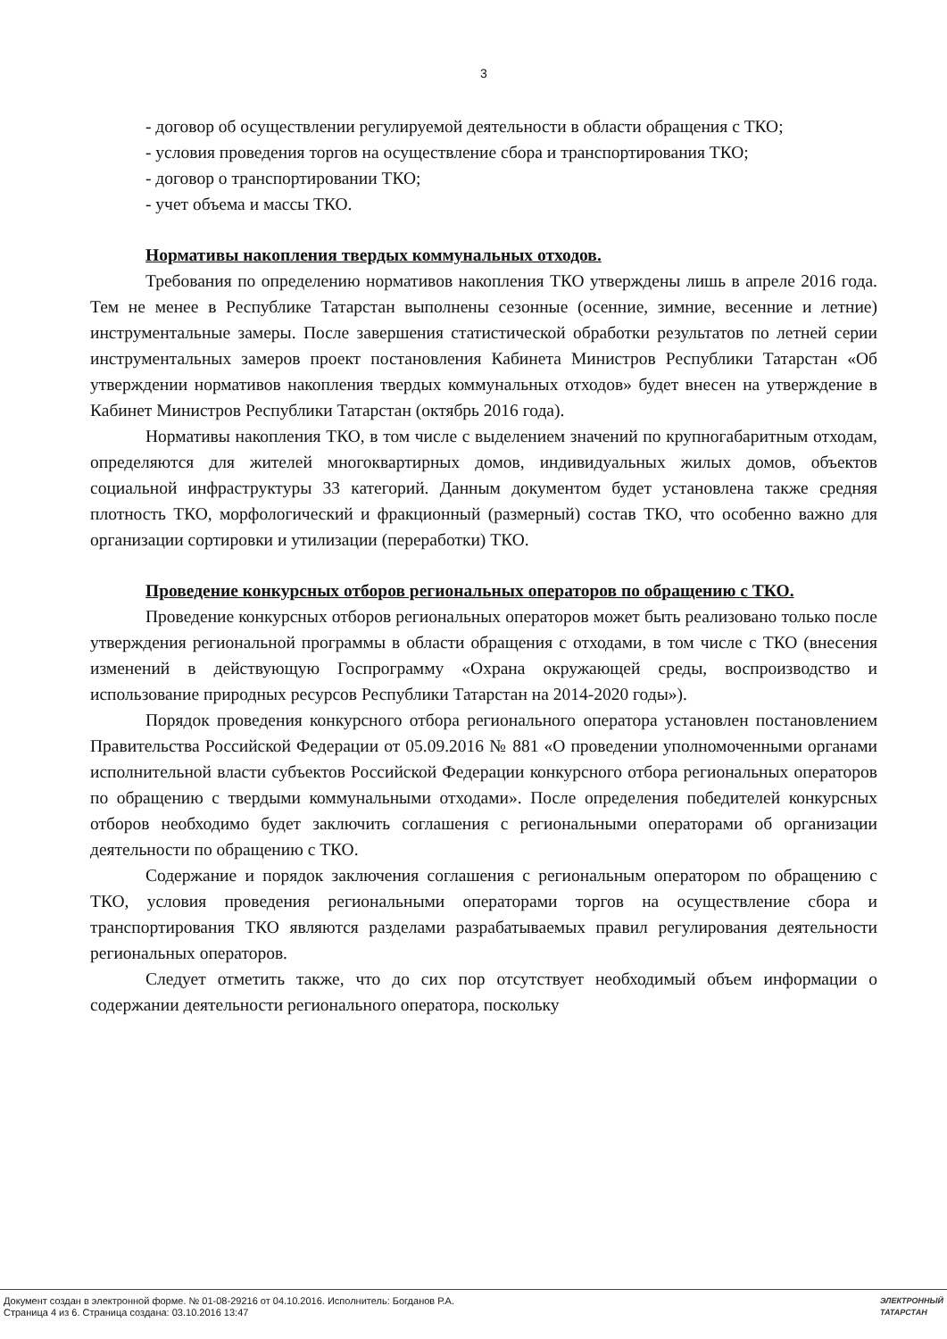3
- договор об осуществлении регулируемой деятельности в области обращения с ТКО;
- условия проведения торгов на осуществление сбора и транспортирования ТКО;
- договор о транспортировании ТКО;
- учет объема и массы ТКО.
Нормативы накопления твердых коммунальных отходов.
Требования по определению нормативов накопления ТКО утверждены лишь в апреле 2016 года. Тем не менее в Республике Татарстан выполнены сезонные (осенние, зимние, весенние и летние) инструментальные замеры. После завершения статистической обработки результатов по летней серии инструментальных замеров проект постановления Кабинета Министров Республики Татарстан «Об утверждении нормативов накопления твердых коммунальных отходов» будет внесен на утверждение в Кабинет Министров Республики Татарстан (октябрь 2016 года).
Нормативы накопления ТКО, в том числе с выделением значений по крупногабаритным отходам, определяются для жителей многоквартирных домов, индивидуальных жилых домов, объектов социальной инфраструктуры 33 категорий. Данным документом будет установлена также средняя плотность ТКО, морфологический и фракционный (размерный) состав ТКО, что особенно важно для организации сортировки и утилизации (переработки) ТКО.
Проведение конкурсных отборов региональных операторов по обращению с ТКО.
Проведение конкурсных отборов региональных операторов может быть реализовано только после утверждения региональной программы в области обращения с отходами, в том числе с ТКО (внесения изменений в действующую Госпрограмму «Охрана окружающей среды, воспроизводство и использование природных ресурсов Республики Татарстан на 2014-2020 годы»).
Порядок проведения конкурсного отбора регионального оператора установлен постановлением Правительства Российской Федерации от 05.09.2016 № 881 «О проведении уполномоченными органами исполнительной власти субъектов Российской Федерации конкурсного отбора региональных операторов по обращению с твердыми коммунальными отходами». После определения победителей конкурсных отборов необходимо будет заключить соглашения с региональными операторами об организации деятельности по обращению с ТКО.
Содержание и порядок заключения соглашения с региональным оператором по обращению с ТКО, условия проведения региональными операторами торгов на осуществление сбора и транспортирования ТКО являются разделами разрабатываемых правил регулирования деятельности региональных операторов.
Следует отметить также, что до сих пор отсутствует необходимый объем информации о содержании деятельности регионального оператора, поскольку
Документ создан в электронной форме. № 01-08-29216 от 04.10.2016. Исполнитель: Богданов Р.А.
Страница 4 из 6. Страница создана: 03.10.2016 13:47
ЭЛЕКТРОННЫЙ
ТАТАРСТАН